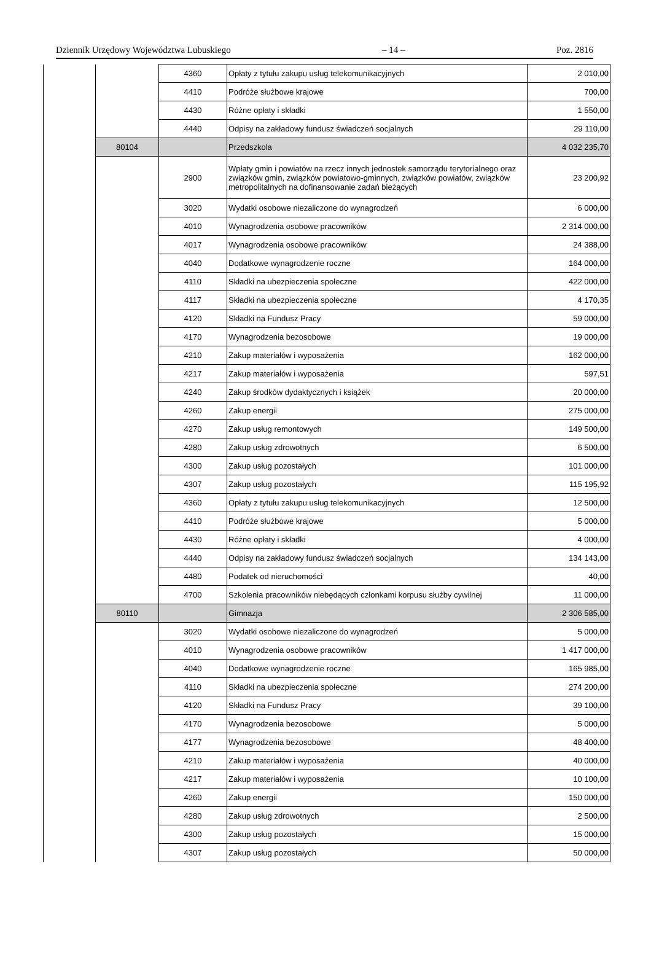Dziennik Urzędowy Województwa Lubuskiego – 14 – Poz. 2816
| | | 4360 | Opłaty z tytułu zakupu usług telekomunikacyjnych | 2 010,00 |
| | | 4410 | Podróże służbowe krajowe | 700,00 |
| | | 4430 | Różne opłaty i składki | 1 550,00 |
| | | 4440 | Odpisy na zakładowy fundusz świadczeń socjalnych | 29 110,00 |
| | 80104 | | Przedszkola | 4 032 235,70 |
| | | 2900 | Wpłaty gmin i powiatów na rzecz innych jednostek samorządu terytorialnego oraz związków gmin, związków powiatowo-gminnych, związków powiatów, związków metropolitalnych na dofinansowanie zadań bieżących | 23 200,92 |
| | | 3020 | Wydatki osobowe niezaliczone do wynagrodzeń | 6 000,00 |
| | | 4010 | Wynagrodzenia osobowe pracowników | 2 314 000,00 |
| | | 4017 | Wynagrodzenia osobowe pracowników | 24 388,00 |
| | | 4040 | Dodatkowe wynagrodzenie roczne | 164 000,00 |
| | | 4110 | Składki na ubezpieczenia społeczne | 422 000,00 |
| | | 4117 | Składki na ubezpieczenia społeczne | 4 170,35 |
| | | 4120 | Składki na Fundusz Pracy | 59 000,00 |
| | | 4170 | Wynagrodzenia bezosobowe | 19 000,00 |
| | | 4210 | Zakup materiałów i wyposażenia | 162 000,00 |
| | | 4217 | Zakup materiałów i wyposażenia | 597,51 |
| | | 4240 | Zakup środków dydaktycznych i książek | 20 000,00 |
| | | 4260 | Zakup energii | 275 000,00 |
| | | 4270 | Zakup usług remontowych | 149 500,00 |
| | | 4280 | Zakup usług zdrowotnych | 6 500,00 |
| | | 4300 | Zakup usług pozostałych | 101 000,00 |
| | | 4307 | Zakup usług pozostałych | 115 195,92 |
| | | 4360 | Opłaty z tytułu zakupu usług telekomunikacyjnych | 12 500,00 |
| | | 4410 | Podróże służbowe krajowe | 5 000,00 |
| | | 4430 | Różne opłaty i składki | 4 000,00 |
| | | 4440 | Odpisy na zakładowy fundusz świadczeń socjalnych | 134 143,00 |
| | | 4480 | Podatek od nieruchomości | 40,00 |
| | | 4700 | Szkolenia pracowników niebędących członkami korpusu służby cywilnej | 11 000,00 |
| | 80110 | | Gimnazja | 2 306 585,00 |
| | | 3020 | Wydatki osobowe niezaliczone do wynagrodzeń | 5 000,00 |
| | | 4010 | Wynagrodzenia osobowe pracowników | 1 417 000,00 |
| | | 4040 | Dodatkowe wynagrodzenie roczne | 165 985,00 |
| | | 4110 | Składki na ubezpieczenia społeczne | 274 200,00 |
| | | 4120 | Składki na Fundusz Pracy | 39 100,00 |
| | | 4170 | Wynagrodzenia bezosobowe | 5 000,00 |
| | | 4177 | Wynagrodzenia bezosobowe | 48 400,00 |
| | | 4210 | Zakup materiałów i wyposażenia | 40 000,00 |
| | | 4217 | Zakup materiałów i wyposażenia | 10 100,00 |
| | | 4260 | Zakup energii | 150 000,00 |
| | | 4280 | Zakup usług zdrowotnych | 2 500,00 |
| | | 4300 | Zakup usług pozostałych | 15 000,00 |
| | | 4307 | Zakup usług pozostałych | 50 000,00 |